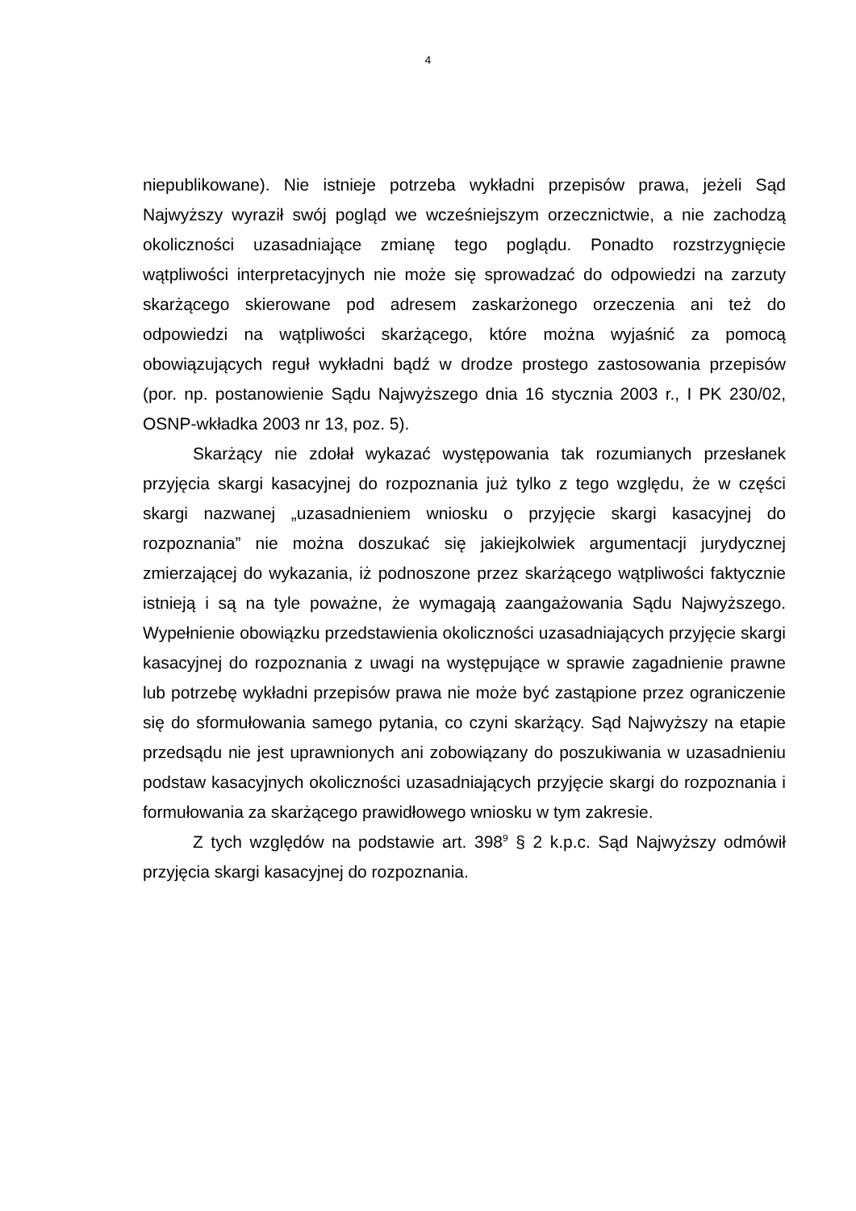4
niepublikowane). Nie istnieje potrzeba wykładni przepisów prawa, jeżeli Sąd Najwyższy wyraził swój pogląd we wcześniejszym orzecznictwie, a nie zachodzą okoliczności uzasadniające zmianę tego poglądu. Ponadto rozstrzygnięcie wątpliwości interpretacyjnych nie może się sprowadzać do odpowiedzi na zarzuty skarżącego skierowane pod adresem zaskarżonego orzeczenia ani też do odpowiedzi na wątpliwości skarżącego, które można wyjaśnić za pomocą obowiązujących reguł wykładni bądź w drodze prostego zastosowania przepisów (por. np. postanowienie Sądu Najwyższego dnia 16 stycznia 2003 r., I PK 230/02, OSNP-wkładka 2003 nr 13, poz. 5).
Skarżący nie zdołał wykazać występowania tak rozumianych przesłanek przyjęcia skargi kasacyjnej do rozpoznania już tylko z tego względu, że w części skargi nazwanej „uzasadnieniem wniosku o przyjęcie skargi kasacyjnej do rozpoznania” nie można doszukać się jakiejkolwiek argumentacji jurydycznej zmierzającej do wykazania, iż podnoszone przez skarżącego wątpliwości faktycznie istnieją i są na tyle poważne, że wymagają zaangażowania Sądu Najwyższego. Wypełnienie obowiązku przedstawienia okoliczności uzasadniających przyjęcie skargi kasacyjnej do rozpoznania z uwagi na występujące w sprawie zagadnienie prawne lub potrzebę wykładni przepisów prawa nie może być zastąpione przez ograniczenie się do sformułowania samego pytania, co czyni skarżący. Sąd Najwyższy na etapie przedsądu nie jest uprawnionych ani zobowiązany do poszukiwania w uzasadnieniu podstaw kasacyjnych okoliczności uzasadniających przyjęcie skargi do rozpoznania i formułowania za skarżącego prawidłowego wniosku w tym zakresie.
Z tych względów na podstawie art. 398<sup>9</sup> § 2 k.p.c. Sąd Najwyższy odmówił przyjęcia skargi kasacyjnej do rozpoznania.